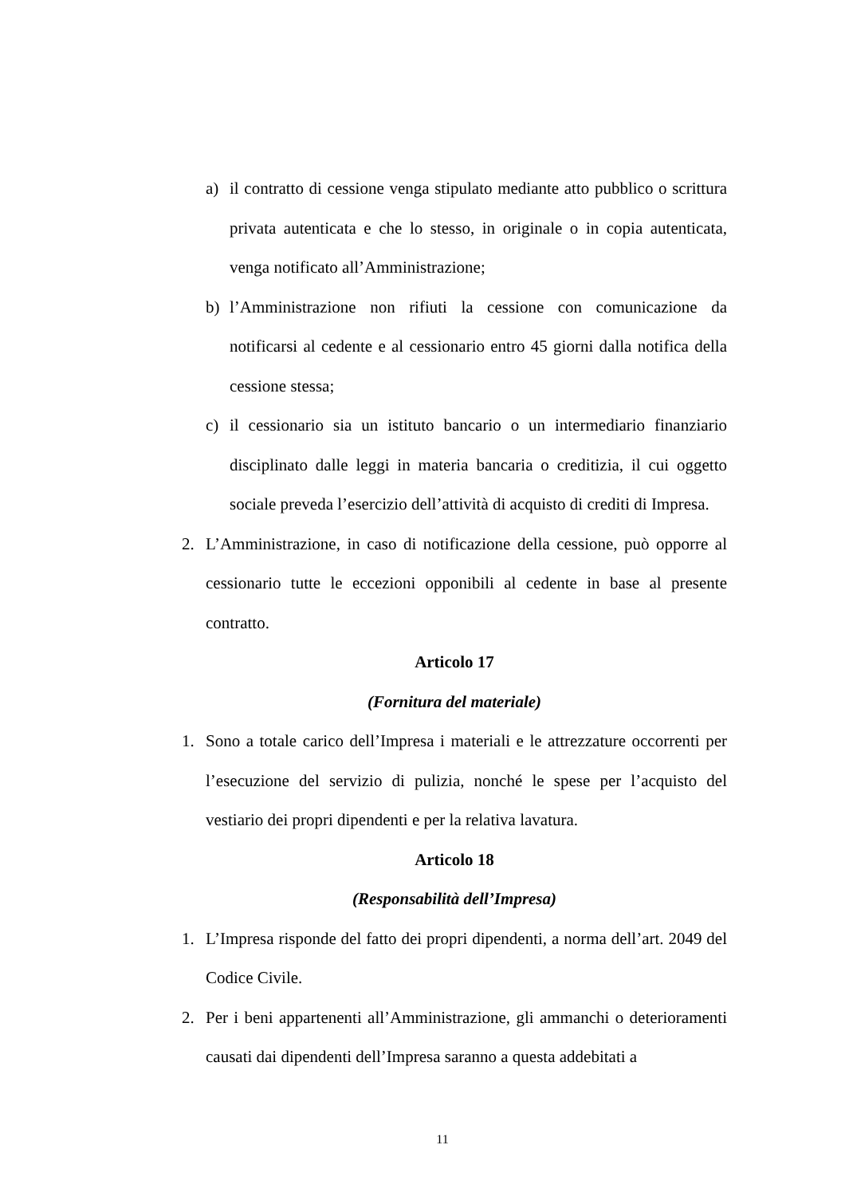a) il contratto di cessione venga stipulato mediante atto pubblico o scrittura privata autenticata e che lo stesso, in originale o in copia autenticata, venga notificato all’Amministrazione;
b) l’Amministrazione non rifiuti la cessione con comunicazione da notificarsi al cedente e al cessionario entro 45 giorni dalla notifica della cessione stessa;
c) il cessionario sia un istituto bancario o un intermediario finanziario disciplinato dalle leggi in materia bancaria o creditizia, il cui oggetto sociale preveda l’esercizio dell’attività di acquisto di crediti di Impresa.
2. L’Amministrazione, in caso di notificazione della cessione, può opporre al cessionario tutte le eccezioni opponibili al cedente in base al presente contratto.
Articolo 17
(Fornitura del materiale)
1. Sono a totale carico dell’Impresa i materiali e le attrezzature occorrenti per l’esecuzione del servizio di pulizia, nonché le spese per l’acquisto del vestiario dei propri dipendenti e per la relativa lavatura.
Articolo 18
(Responsabilità dell’Impresa)
1. L’Impresa risponde del fatto dei propri dipendenti, a norma dell’art. 2049 del Codice Civile.
2. Per i beni appartenenti all’Amministrazione, gli ammanchi o deterioramenti causati dai dipendenti dell’Impresa saranno a questa addebitati a
11